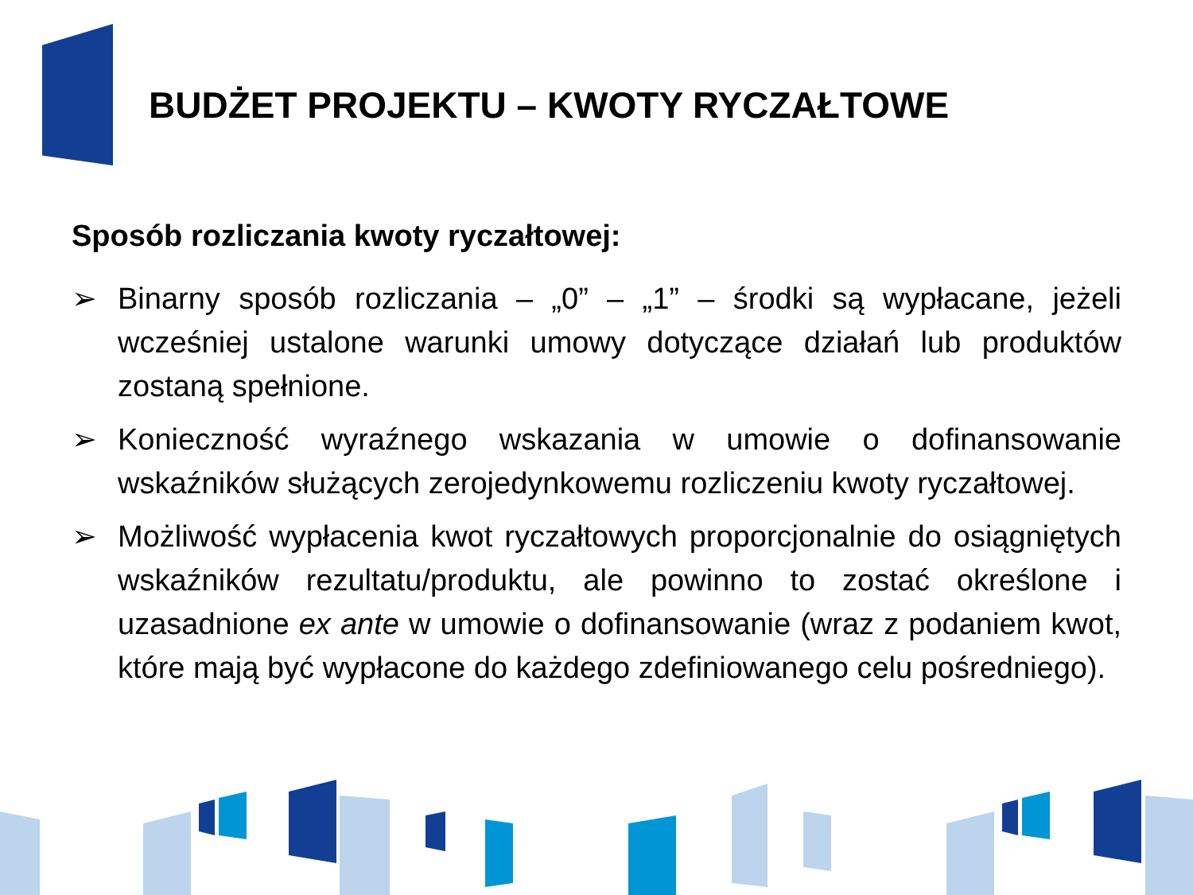BUDŻET PROJEKTU – KWOTY RYCZAŁTOWE
Sposób rozliczania kwoty ryczałtowej:
➢ Binarny sposób rozliczania – „0” – „1” – środki są wypłacane, jeżeli wcześniej ustalone warunki umowy dotyczące działań lub produktów zostaną spełnione.
➢ Konieczność wyraźnego wskazania w umowie o dofinansowanie wskaźników służących zerojedynkowemu rozliczeniu kwoty ryczałtowej.
➢ Możliwość wypłacenia kwot ryczałtowych proporcjonalnie do osiągniętych wskaźników rezultatu/produktu, ale powinno to zostać określone i uzasadnione ex ante w umowie o dofinansowanie (wraz z podaniem kwot, które mają być wypłacone do każdego zdefiniowanego celu pośredniego).